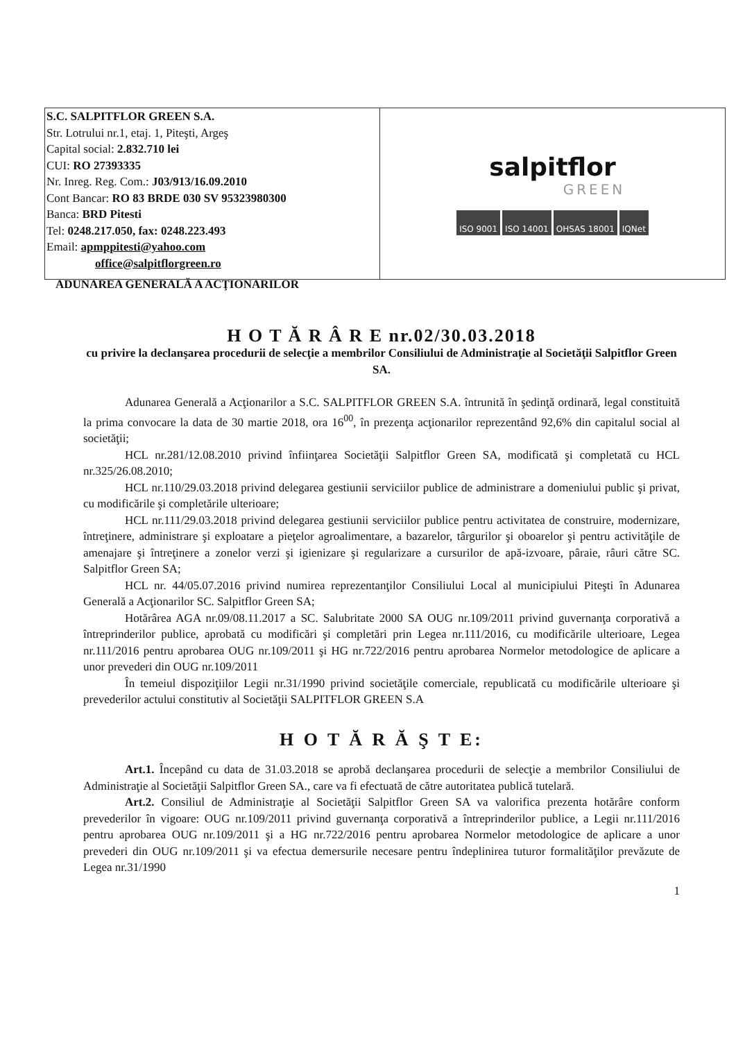S.C. SALPITFLOR GREEN S.A.
Str. Lotrului nr.1, etaj. 1, Piteşti, Argeş
Capital social: 2.832.710 lei
CUI: RO 27393335
Nr. Inreg. Reg. Com.: J03/913/16.09.2010
Cont Bancar: RO 83 BRDE 030 SV 95323980300
Banca: BRD Pitesti
Tel: 0248.217.050, fax: 0248.223.493
Email: apmppitesti@yahoo.com
office@salpitflorgreen.ro
salpitflor
GREEN
ISO 9001 ISO 14001 OHSAS 18001 IQNet
ADUNAREA GENERALĂ A ACŢIONARILOR
H O T Ă R Â R E nr.02/30.03.2018
cu privire la declanşarea procedurii de selecţie a membrilor Consiliului de Administraţie al Societăţii Salpitflor Green SA.
Adunarea Generală a Acţionarilor a S.C. SALPITFLOR GREEN S.A. întrunită în şedinţă ordinară, legal constituită la prima convocare la data de 30 martie 2018, ora 16<sup>00</sup>, în prezenţa acţionarilor reprezentând 92,6% din capitalul social al societăţii;
HCL nr.281/12.08.2010 privind înfiinţarea Societăţii Salpitflor Green SA, modificată şi completată cu HCL nr.325/26.08.2010;
HCL nr.110/29.03.2018 privind delegarea gestiunii serviciilor publice de administrare a domeniului public şi privat, cu modificările şi completările ulterioare;
HCL nr.111/29.03.2018 privind delegarea gestiunii serviciilor publice pentru activitatea de construire, modernizare, întreţinere, administrare şi exploatare a pieţelor agroalimentare, a bazarelor, târgurilor şi oboarelor şi pentru activităţile de amenajare şi întreţinere a zonelor verzi şi igienizare şi regularizare a cursurilor de apă-izvoare, pâraie, râuri către SC. Salpitflor Green SA;
HCL nr. 44/05.07.2016 privind numirea reprezentanţilor Consiliului Local al municipiului Piteşti în Adunarea Generală a Acţionarilor SC. Salpitflor Green SA;
Hotărârea AGA nr.09/08.11.2017 a SC. Salubritate 2000 SA OUG nr.109/2011 privind guvernanţa corporativă a întreprinderilor publice, aprobată cu modificări şi completări prin Legea nr.111/2016, cu modificările ulterioare, Legea nr.111/2016 pentru aprobarea OUG nr.109/2011 şi HG nr.722/2016 pentru aprobarea Normelor metodologice de aplicare a unor prevederi din OUG nr.109/2011
În temeiul dispoziţiilor Legii nr.31/1990 privind societăţile comerciale, republicată cu modificările ulterioare şi prevederilor actului constitutiv al Societăţii SALPITFLOR GREEN S.A
H O T Ă R Ă Ş T E:
Art.1. Începând cu data de 31.03.2018 se aprobă declanşarea procedurii de selecţie a membrilor Consiliului de Administraţie al Societăţii Salpitflor Green SA., care va fi efectuată de către autoritatea publică tutelară.
Art.2. Consiliul de Administraţie al Societăţii Salpitflor Green SA va valorifica prezenta hotărâre conform prevederilor în vigoare: OUG nr.109/2011 privind guvernanţa corporativă a întreprinderilor publice, a Legii nr.111/2016 pentru aprobarea OUG nr.109/2011 şi a HG nr.722/2016 pentru aprobarea Normelor metodologice de aplicare a unor prevederi din OUG nr.109/2011 şi va efectua demersurile necesare pentru îndeplinirea tuturor formalităţilor prevăzute de Legea nr.31/1990
1